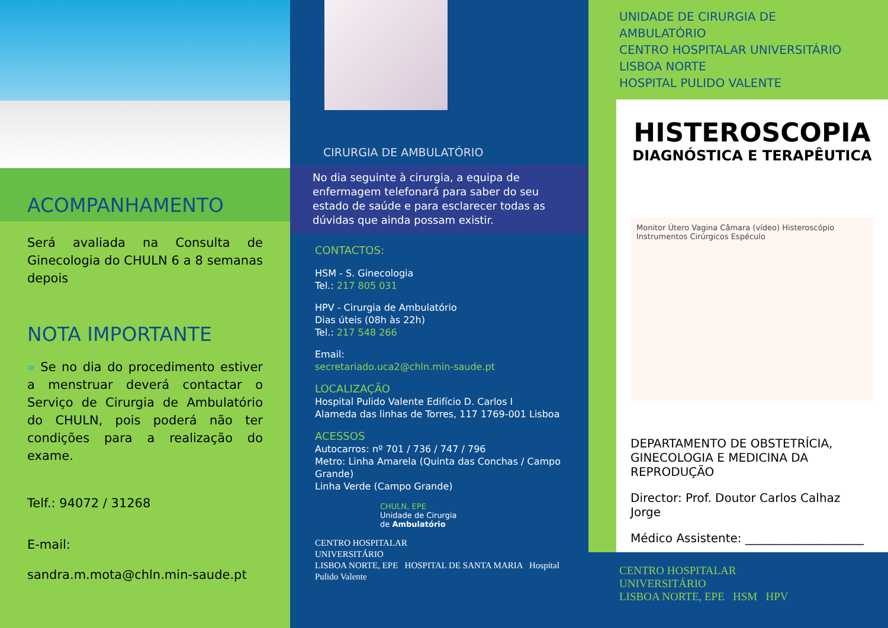ACOMPANHAMENTO
Será avaliada na Consulta de Ginecologia do CHULN 6 a 8 semanas depois
NOTA IMPORTANTE
» Se no dia do procedimento estiver a menstruar deverá contactar o Serviço de Cirurgia de Ambulatório do CHULN, pois poderá não ter condições para a realização do exame.
Telf.: 94072 / 31268
E-mail:
sandra.m.mota@chln.min-saude.pt
CIRURGIA DE AMBULATÓRIO
No dia seguinte à cirurgia, a equipa de enfermagem telefonará para saber do seu estado de saúde e para esclarecer todas as dúvidas que ainda possam existir.
CONTACTOS:
HSM - S. Ginecologia
Tel.: 217 805 031
HPV - Cirurgia de Ambulatório
Dias úteis (08h às 22h)
Tel.: 217 548 266
Email:
secretariado.uca2@chln.min-saude.pt
LOCALIZAÇÃO
Hospital Pulido Valente Edifício D. Carlos I
Alameda das linhas de Torres, 117 1769-001 Lisboa
ACESSOS
Autocarros: nº 701 / 736 / 747 / 796
Metro: Linha Amarela (Quinta das Conchas / Campo Grande)
Linha Verde (Campo Grande)
CHULN, EPE
Unidade de Cirurgia
de Ambulatório
CENTRO HOSPITALAR
UNIVERSITÁRIO
LISBOA NORTE, EPE HOSPITAL DE SANTA MARIA Hospital Pulido Valente
UNIDADE DE CIRURGIA DE AMBULATÓRIO
CENTRO HOSPITALAR UNIVERSITÁRIO
LISBOA NORTE
HOSPITAL PULIDO VALENTE
HISTEROSCOPIA
DIAGNÓSTICA E TERAPÊUTICA
Monitor Útero Vagina Câmara (vídeo) Histeroscópio Instrumentos Cirúrgicos Espéculo
DEPARTAMENTO DE OBSTETRÍCIA, GINECOLOGIA E MEDICINA DA REPRODUÇÃO
Director: Prof. Doutor Carlos Calhaz Jorge
Médico Assistente: ____________________
CENTRO HOSPITALAR
UNIVERSITÁRIO
LISBOA NORTE, EPE HSM HPV